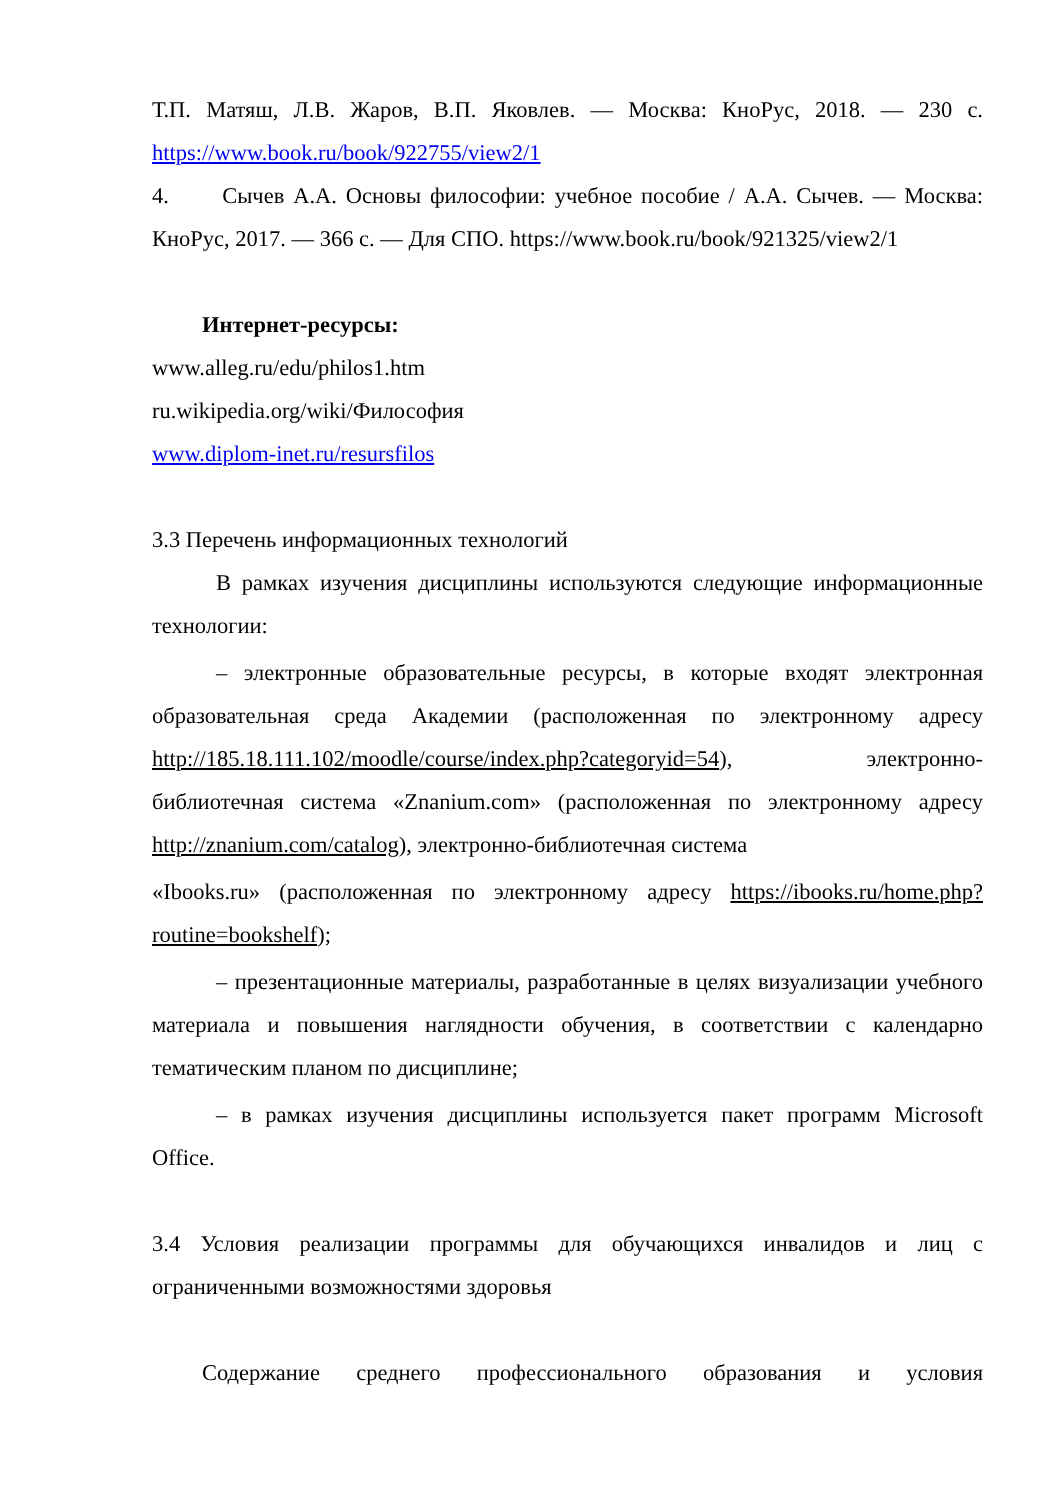Т.П. Матяш, Л.В. Жаров, В.П. Яковлев. — Москва: КноРус, 2018. — 230 с. https://www.book.ru/book/922755/view2/1
4. Сычев А.А. Основы философии: учебное пособие / А.А. Сычев. — Москва: КноРус, 2017. — 366 с. — Для СПО. https://www.book.ru/book/921325/view2/1
Интернет-ресурсы:
www.alleg.ru/edu/philos1.htm
ru.wikipedia.org/wiki/Философия
www.diplom-inet.ru/resursfilos
3.3 Перечень информационных технологий
В рамках изучения дисциплины используются следующие информационные технологии:
– электронные образовательные ресурсы, в которые входят электронная образовательная среда Академии (расположенная по электронному адресу http://185.18.111.102/moodle/course/index.php?categoryid=54), электронно- библиотечная система «Znanium.com» (расположенная по электронному адресу http://znanium.com/catalog), электронно-библиотечная система
«Ibooks.ru» (расположенная по электронному адресу https://ibooks.ru/home.php?routine=bookshelf);
– презентационные материалы, разработанные в целях визуализации учебного материала и повышения наглядности обучения, в соответствии с календарно тематическим планом по дисциплине;
– в рамках изучения дисциплины используется пакет программ Microsoft Office.
3.4 Условия реализации программы для обучающихся инвалидов и лиц с ограниченными возможностями здоровья
Содержание среднего профессионального образования и условия